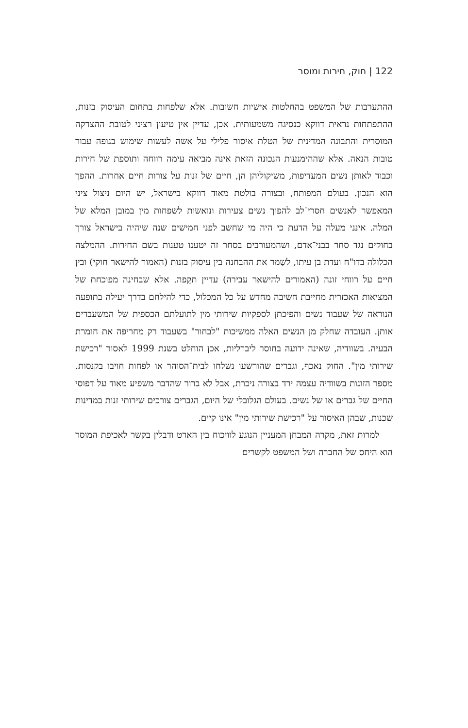122 | חוק, חירות ומוסר
ההתערבות של המשפט בהחלטות אישיות חשובות. אלא שלפחות בתחום העיסוק בזנות, ההתפתחות נראית דווקא כנסיגה משמעותית. אכן, עדיין אין טיעון רציני לטובת ההצדקה המוסרית והתבונה המדינית של הטלת איסור פלילי על אשה לעשות שימוש בגופה עבור טובות הנאה. אלא שההימנעות הנכונה הזאת אינה מביאה עימה רווחה ותוספת של חירות וכבוד לאותן נשים המעדיפות, משיקוליהן הן, חיים של זנות על צורות חיים אחרות. ההפך הוא הנכון. בעולם המפותח, ובצורה בולטת מאוד דווקא בישראל, יש היום ניצול ציני המאפשר לאנשים חסרי־לב להפוך נשים צעירות ונואשות לשפחות מין במובן המלא של המלה. אינני מעלה על הדעת כי היה מי שחשב לפני חמישים שנה שיהיה בישראל צורך בחוקים נגד סחר בבני־אדם, ושהמעורבים בסחר זה יטענו טענות בשם החירות. ההמלצה הכלולה בדו"ח ועדת בן עיתו, לשַמר את ההבחנה בין עיסוק בזנות (האמור להישאר חוקי) ובין חיים על רווחי זונה (האמורים להישאר עבירה) עדיין תקֵפה. אלא שבחינה מפוכחת של המציאות האכזרית מחייבת חשיבה מחדש על כל המכלול, כדי להילחם בדרך יעילה בתופעה הנוראה של שעבוד נשים והפיכתן לספקיות שירותי מין לתועלתם הכספית של המשעבדים אותן. העובדה שחלק מן הנשים האלה ממשיכות "לבחור" בשעבוד רק מחריפה את חומרת הבעיה. בשוודיה, שאינה ידועה בחוסר ליברליות, אכן הוחלט בשנת 1999 לאסור "רכישת שירותי מין". החוק נאכף, וגברים שהורשעו נשלחו לבית־הסוהר או לפחות חויבו בקנסות. מספר הזונות בשוודיה עצמה ירד בצורה ניכרת, אבל לא ברור שהדבר משפיע מאוד על דפוסי החיים של גברים או של נשים. בעולם הגלובלי של היום, הגברים צורכים שירותי זנות במדינות שכנות, שבהן האיסור על "רכישת שירותי מין" אינו קיים.
למרות זאת, מקרה המבחן המעניין הנוגע לוויכוח בין הארט ודבלין בקשר לאכיפת המוסר הוא היחס של החברה ושל המשפט לקשרים